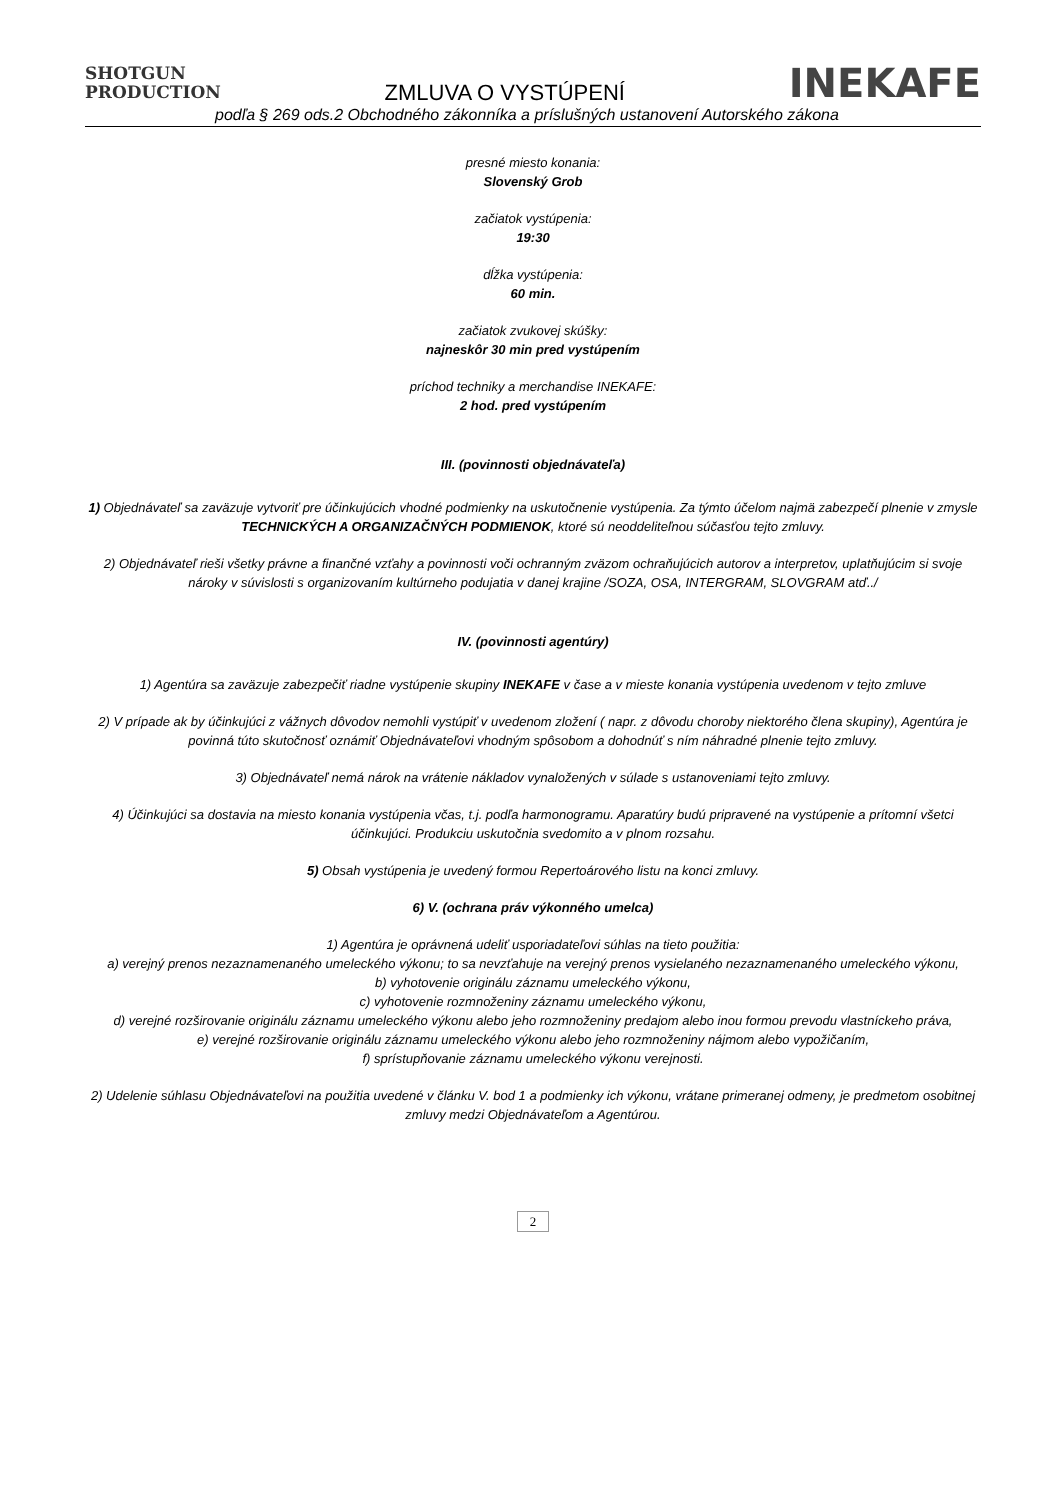SHOTGUN
PRODUCTION
ZMLUVA O VYSTÚPENÍ
INEKAFE
podľa § 269 ods.2 Obchodného zákonníka a príslušných ustanovení Autorského zákona
presné miesto konania:
Slovenský Grob
začiatok vystúpenia:
19:30
dĺžka vystúpenia:
60 min.
začiatok zvukovej skúšky:
najneskôr 30 min pred vystúpením
príchod techniky a merchandise INEKAFE:
2 hod. pred vystúpením
III. (povinnosti objednávateľa)
1) Objednávateľ sa zaväzuje vytvoriť pre účinkujúcich vhodné podmienky na uskutočnenie vystúpenia. Za týmto účelom najmä zabezpečí plnenie v zmysle TECHNICKÝCH A ORGANIZAČNÝCH PODMIENOK, ktoré sú neoddeliteľnou súčasťou tejto zmluvy.
2) Objednávateľ rieši všetky právne a finančné vzťahy a povinnosti voči ochranným zväzom ochraňujúcich autorov a interpretov, uplatňujúcim si svoje nároky v súvislosti s organizovaním kultúrneho podujatia v danej krajine /SOZA, OSA, INTERGRAM, SLOVGRAM atď../
IV. (povinnosti agentúry)
1) Agentúra sa zaväzuje zabezpečiť riadne vystúpenie skupiny INEKAFE v čase a v mieste konania vystúpenia uvedenom v tejto zmluve
2) V prípade ak by účinkujúci z vážnych dôvodov nemohli vystúpiť v uvedenom zložení ( napr. z dôvodu choroby niektorého člena skupiny), Agentúra je povinná túto skutočnosť oznámiť Objednávateľovi vhodným spôsobom a dohodnúť s ním náhradné plnenie tejto zmluvy.
3) Objednávateľ nemá nárok na vrátenie nákladov vynaložených v súlade s ustanoveniami tejto zmluvy.
4) Účinkujúci sa dostavia na miesto konania vystúpenia včas, t.j. podľa harmonogramu. Aparatúry budú pripravené na vystúpenie a prítomní všetci účinkujúci. Produkciu uskutočnia svedomito a v plnom rozsahu.
5) Obsah vystúpenia je uvedený formou Repertoárového listu na konci zmluvy.
6) V. (ochrana práv výkonného umelca)
1) Agentúra je oprávnená udeliť usporiadateľovi súhlas na tieto použitia:
a) verejný prenos nezaznamenaného umeleckého výkonu; to sa nevzťahuje na verejný prenos vysielaného nezaznamenaného umeleckého výkonu,
b) vyhotovenie originálu záznamu umeleckého výkonu,
c) vyhotovenie rozmnoženiny záznamu umeleckého výkonu,
d) verejné rozširovanie originálu záznamu umeleckého výkonu alebo jeho rozmnoženiny predajom alebo inou formou prevodu vlastníckeho práva,
e) verejné rozširovanie originálu záznamu umeleckého výkonu alebo jeho rozmnoženiny nájmom alebo vypožičaním,
f) sprístupňovanie záznamu umeleckého výkonu verejnosti.
2) Udelenie súhlasu Objednávateľovi na použitia uvedené v článku V. bod 1 a podmienky ich výkonu, vrátane primeranej odmeny, je predmetom osobitnej zmluvy medzi Objednávateľom a Agentúrou.
2